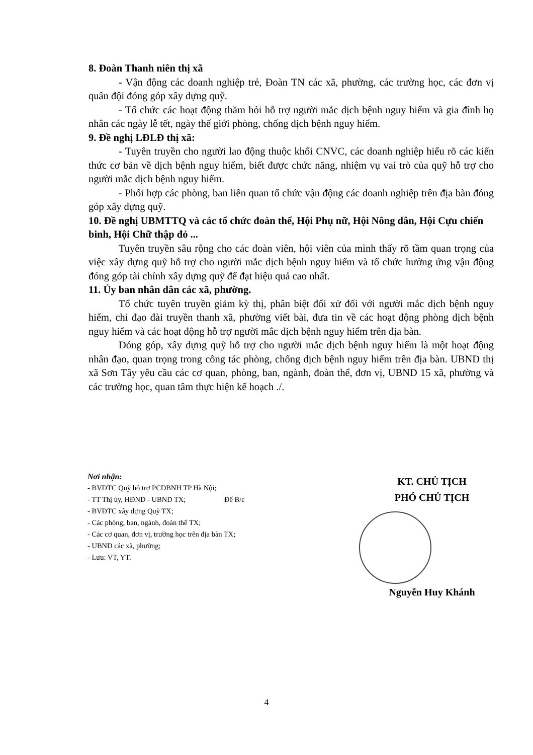8. Đoàn Thanh niên thị xã
- Vận động các doanh nghiệp trẻ, Đoàn TN các xã, phường, các trường học, các đơn vị quân đội đóng góp xây dựng quỹ.
- Tổ chức các hoạt động thăm hỏi hỗ trợ người mắc dịch bệnh nguy hiểm và gia đình họ nhân các ngày lễ tết, ngày thế giới phòng, chống dịch bệnh nguy hiểm.
9. Đề nghị LĐLĐ thị xã:
- Tuyên truyền cho người lao động thuộc khối CNVC, các doanh nghiệp hiểu rõ các kiến thức cơ bản về dịch bệnh nguy hiểm, biết được chức năng, nhiệm vụ vai trò của quỹ hỗ trợ cho người mắc dịch bệnh nguy hiểm.
- Phối hợp các phòng, ban liên quan tổ chức vận động các doanh nghiệp trên địa bàn đóng góp xây dựng quỹ.
10. Đề nghị UBMTTQ và các tổ chức đoàn thể, Hội Phụ nữ, Hội Nông dân, Hội Cựu chiến binh, Hội Chữ thập đỏ ...
Tuyên truyền sâu rộng cho các đoàn viên, hội viên của mình thấy rõ tầm quan trọng của việc xây dựng quỹ hỗ trợ cho người mắc dịch bệnh nguy hiểm và tổ chức hưởng ứng vận động đóng góp tài chính xây dựng quỹ để đạt hiệu quả cao nhất.
11. Ủy ban nhân dân các xã, phường.
Tổ chức tuyên truyền giảm kỳ thị, phân biệt đối xử đối với người mắc dịch bệnh nguy hiểm, chỉ đạo đài truyền thanh xã, phường viết bài, đưa tin về các hoạt động phòng dịch bệnh nguy hiểm và các hoạt động hỗ trợ người mắc dịch bệnh nguy hiểm trên địa bàn.
Đóng góp, xây dựng quỹ hỗ trợ cho người mắc dịch bệnh nguy hiểm là một hoạt động nhân đạo, quan trọng trong công tác phòng, chống dịch bệnh nguy hiểm trên địa bàn. UBND thị xã Sơn Tây yêu cầu các cơ quan, phòng, ban, ngành, đoàn thể, đơn vị, UBND 15 xã, phường và các trường học, quan tâm thực hiện kế hoạch ./.
Nơi nhận:
- BVĐTC Quỹ hỗ trợ PCDBNH TP Hà Nội;
- TT Thị ủy, HĐND - UBND TX; Để B/c
- BVĐTC xây dựng Quỹ TX;
- Các phòng, ban, ngành, đoàn thể TX;
- Các cơ quan, đơn vị, trường học trên địa bàn TX;
- UBND các xã, phường;
- Lưu: VT, YT.
KT. CHỦ TỊCH
PHÓ CHỦ TỊCH
Nguyễn Huy Khánh
4